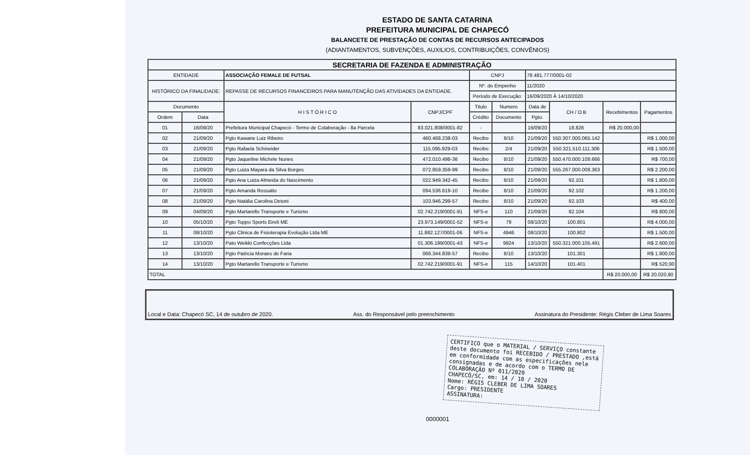ESTADO DE SANTA CATARINA
PREFEITURA MUNICIPAL DE CHAPECÓ
BALANCETE DE PRESTAÇÃO DE CONTAS DE RECURSOS ANTECIPADOS
(ADIANTAMENTOS, SUBVENÇÕES, AUXILIOS, CONTRIBUIÇÕES, CONVÊNIOS)
| SECRETARIA DE FAZENDA E ADMINISTRAÇÃO | | | | | | | | | | |
| --- | --- | --- | --- | --- | --- | --- | --- | --- | --- | --- |
| ENTIDADE | | ASSOCIAÇÃO FEMALE DE FUTSAL | | CNPJ | | 78.481.777/0001-02 | | | | |
| HISTÓRICO DA FINALIDADE: | | REPASSE DE RECURSOS FINANCEIROS PARA MANUTENÇÃO DAS ATIVIDADES DA ENTIDADE. | | Nº. do Empenho | | 11/2020 | | | | |
| | | | | Período de Execução: | | 16/09/2020 À 14/10/2020 | | | | |
| Documento | | H I S T Ó R I C O | CNPJ/CPF | Titulo | Numero | Data de | CH / O.B | Recebimentos | Pagamentos | |
| Ordem | Data | | | Crédito | Documento | Pgto. | | | | |
| 01 | 16/09/20 | Prefeitura Municipal Chapecó - Termo de Colaboração - 8a Parcela | 83.021.808/0001-82 | - | | 16/09/20 | 18.826 | R$ 20.000,00 | | |
| 02 | 21/09/20 | Pgto Kawane Luiz Ribeiro | 460.468.238-03 | Recibo | 8/10 | 21/09/20 | 550.307.000.065.142 | | R$ 1.000,00 | |
| 03 | 21/09/20 | Pgto Rafaela Schineider | 115.095.929-03 | Recibo | 2/4 | 21/09/20 | 550.321.510.111.306 | | R$ 1.500,00 | |
| 04 | 21/09/20 | Pgto Jaqueline Michele Nunes | 472.010.498-36 | Recibo | 8/10 | 21/09/20 | 550.470.000.108.666 | | R$ 700,00 | |
| 05 | 21/09/20 | Pgto Luiza Mayara da Silva Borges | 072.859.359-99 | Recibo | 8/10 | 21/09/20 | 555.267.000.008.363 | | R$ 2.200,00 | |
| 06 | 21/09/20 | Pgto Ana Luiza Almeida do Nascimento | 022.949.342-45 | Recibo | 8/10 | 21/09/20 | 92.101 | | R$ 1.800,00 | |
| 07 | 21/09/20 | Pgto Amanda Rossatto | 094.536.619-10 | Recibo | 8/10 | 21/09/20 | 92.102 | | R$ 1.200,00 | |
| 08 | 21/09/20 | Pgto Natália Carolina Detoni | 103.946.299-57 | Recibo | 8/10 | 21/09/20 | 92.103 | | R$ 400,00 | |
| 09 | 04/09/20 | Pgto Martarello Transporte e Turismo | 02.742.219/0001-91 | NFS-e | 110 | 21/09/20 | 92.104 | | R$ 800,00 | |
| 10 | 05/10/20 | Pgto Toppo Sports Eireli ME | 23.973.149/0001-52 | NFS-e | 79 | 08/10/20 | 100.801 | | R$ 4.000,00 | |
| 11 | 08/10/20 | Pgto Clinica de Fisioterapia Evolução Ltda ME | 11.882.127/0001-06 | NFS-e | 4946 | 08/10/20 | 100.802 | | R$ 1.500,00 | |
| 12 | 13/10/20 | Pato Weikki Confecções Ltda | 01.306.199/0001-43 | NFS-e | 9924 | 13/10/20 | 550.321.000.105.491 | | R$ 2.600,00 | |
| 13 | 13/10/20 | Pgto Patricia Moraes de Faria | 066.344.839-57 | Recibo | 8/10 | 13/10/20 | 101.301 | | R$ 1.800,00 | |
| 14 | 13/10/20 | Pgto Martarello Transporte e Turismo | 02.742.219/0001-91 | NFS-e | 115 | 14/10/20 | 101.401 | | R$ 520,90 | |
| TOTAL | | | | | | | | R$ 20.000,00 | R$ 20.020,90 | |
Local e Data: Chapecó SC, 14 de outubro de 2020. Ass. do Responsável pelo preenchimento Assinatura do Presidente: Régis Cleber de Lima Soares
CERTIFICO que o MATERIAL / SERVIÇO constante deste documento foi RECEBIDO / PRESTADO ,está em conformidade com as especificações nele consignadas e de acordo com o TERMO DE COLABORAÇÃO Nº 011/2020
CHAPECÓ/SC, em: 14 / 10 / 2020
Nome: RÉGIS CLEBER DE LIMA SOARES
Cargo: PRESIDENTE
ASSINATURA:
0000001